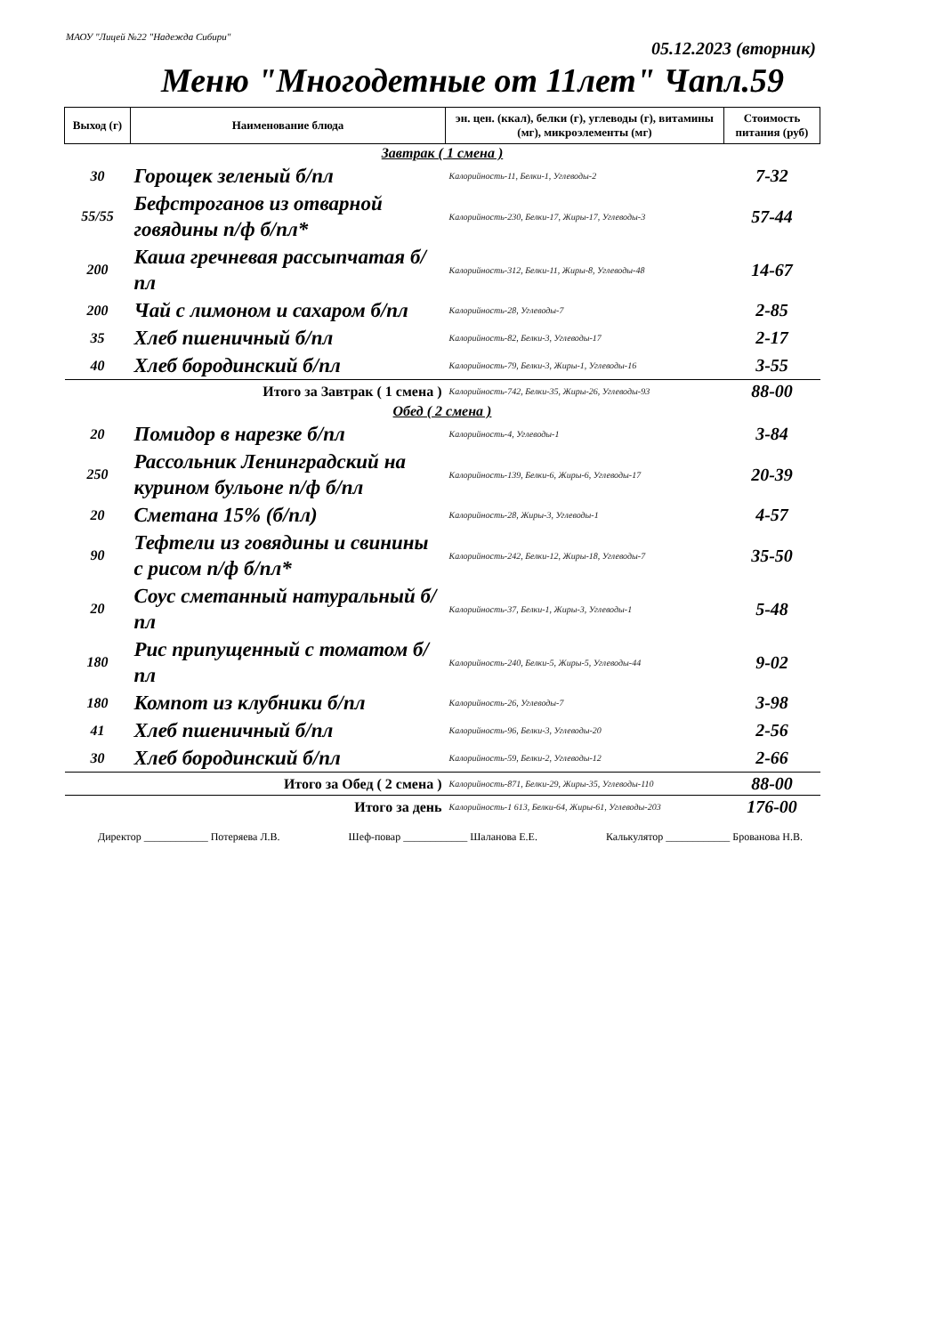МАОУ "Лицей №22 "Надежда Сибири"
05.12.2023 (вторник)
Меню "Многодетные от 11лет" Чапл.59
| Выход (г) | Наименование блюда | эн. цен. (ккал), белки (г), углеводы (г), витамины (мг), микроэлементы (мг) | Стоимость питания (руб) |
| --- | --- | --- | --- |
| Завтрак ( 1 смена ) | | | |
| 30 | Горощек зеленый б/пл | Калорийность-11, Белки-1, Углеводы-2 | 7-32 |
| 55/55 | Бефстроганов из отварной говядины п/ф б/пл* | Калорийность-230, Белки-17, Жиры-17, Углеводы-3 | 57-44 |
| 200 | Каша гречневая рассыпчатая б/пл | Калорийность-312, Белки-11, Жиры-8, Углеводы-48 | 14-67 |
| 200 | Чай с лимоном и сахаром б/пл | Калорийность-28, Углеводы-7 | 2-85 |
| 35 | Хлеб пшеничный б/пл | Калорийность-82, Белки-3, Углеводы-17 | 2-17 |
| 40 | Хлеб бородинский б/пл | Калорийность-79, Белки-3, Жиры-1, Углеводы-16 | 3-55 |
| Итого за Завтрак ( 1 смена ) | | Калорийность-742, Белки-35, Жиры-26, Углеводы-93 | 88-00 |
| Обед ( 2 смена ) | | | |
| 20 | Помидор в нарезке б/пл | Калорийность-4, Углеводы-1 | 3-84 |
| 250 | Рассольник Ленинградский на курином бульоне п/ф б/пл | Калорийность-139, Белки-6, Жиры-6, Углеводы-17 | 20-39 |
| 20 | Сметана 15% (б/пл) | Калорийность-28, Жиры-3, Углеводы-1 | 4-57 |
| 90 | Тефтели из говядины и свинины с рисом п/ф б/пл* | Калорийность-242, Белки-12, Жиры-18, Углеводы-7 | 35-50 |
| 20 | Соус сметанный натуральный б/пл | Калорийность-37, Белки-1, Жиры-3, Углеводы-1 | 5-48 |
| 180 | Рис припущенный с томатом б/пл | Калорийность-240, Белки-5, Жиры-5, Углеводы-44 | 9-02 |
| 180 | Компот из клубники б/пл | Калорийность-26, Углеводы-7 | 3-98 |
| 41 | Хлеб пшеничный б/пл | Калорийность-96, Белки-3, Углеводы-20 | 2-56 |
| 30 | Хлеб бородинский б/пл | Калорийность-59, Белки-2, Углеводы-12 | 2-66 |
| Итого за Обед ( 2 смена ) | | Калорийность-871, Белки-29, Жиры-35, Углеводы-110 | 88-00 |
| Итого за день | | Калорийность-1 613, Белки-64, Жиры-61, Углеводы-203 | 176-00 |
Директор ____________ Потеряева Л.В. Шеф-повар ____________ Шаланова Е.Е. Калькулятор ____________ Брованова Н.В.